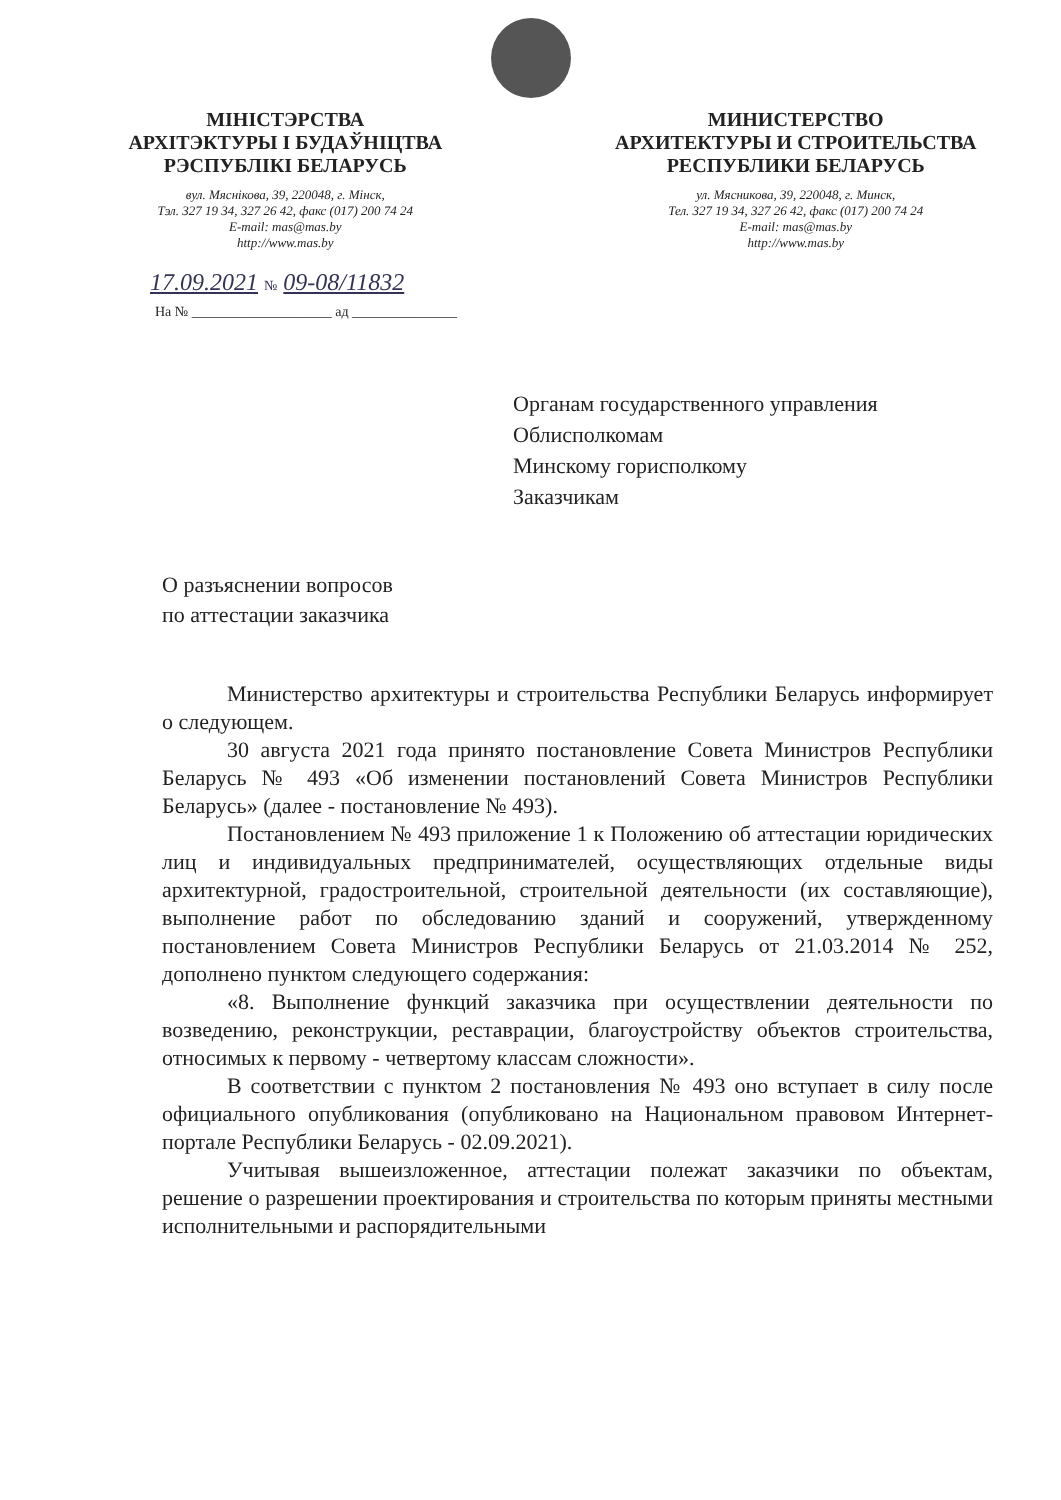МІНІСТЭРСТВА
АРХІТЭКТУРЫ І БУДАЎНІЦТВА
РЭСПУБЛІКІ БЕЛАРУСЬ
вул. Мяснікова, 39, 220048, г. Мінск,
Тэл. 327 19 34, 327 26 42, факс (017) 200 74 24
E-mail: mas@mas.by
http://www.mas.by
МИНИСТЕРСТВО
АРХИТЕКТУРЫ И СТРОИТЕЛЬСТВА
РЕСПУБЛИКИ БЕЛАРУСЬ
ул. Мясникова, 39, 220048, г. Минск,
Тел. 327 19 34, 327 26 42, факс (017) 200 74 24
E-mail: mas@mas.by
http://www.mas.by
17.09.2021 № 09-08/11832
На № ____________________ ад _______________
Органам государственного управления
Облисполкомам
Минскому горисполкому
Заказчикам
О разъяснении вопросов
по аттестации заказчика
Министерство архитектуры и строительства Республики Беларусь информирует о следующем.
30 августа 2021 года принято постановление Совета Министров Республики Беларусь № 493 «Об изменении постановлений Совета Министров Республики Беларусь» (далее - постановление № 493).
Постановлением № 493 приложение 1 к Положению об аттестации юридических лиц и индивидуальных предпринимателей, осуществляющих отдельные виды архитектурной, градостроительной, строительной деятельности (их составляющие), выполнение работ по обследованию зданий и сооружений, утвержденному постановлением Совета Министров Республики Беларусь от 21.03.2014 № 252, дополнено пунктом следующего содержания:
«8. Выполнение функций заказчика при осуществлении деятельности по возведению, реконструкции, реставрации, благоустройству объектов строительства, относимых к первому - четвертому классам сложности».
В соответствии с пунктом 2 постановления № 493 оно вступает в силу после официального опубликования (опубликовано на Национальном правовом Интернет-портале Республики Беларусь - 02.09.2021).
Учитывая вышеизложенное, аттестации полежат заказчики по объектам, решение о разрешении проектирования и строительства по которым приняты местными исполнительными и распорядительными